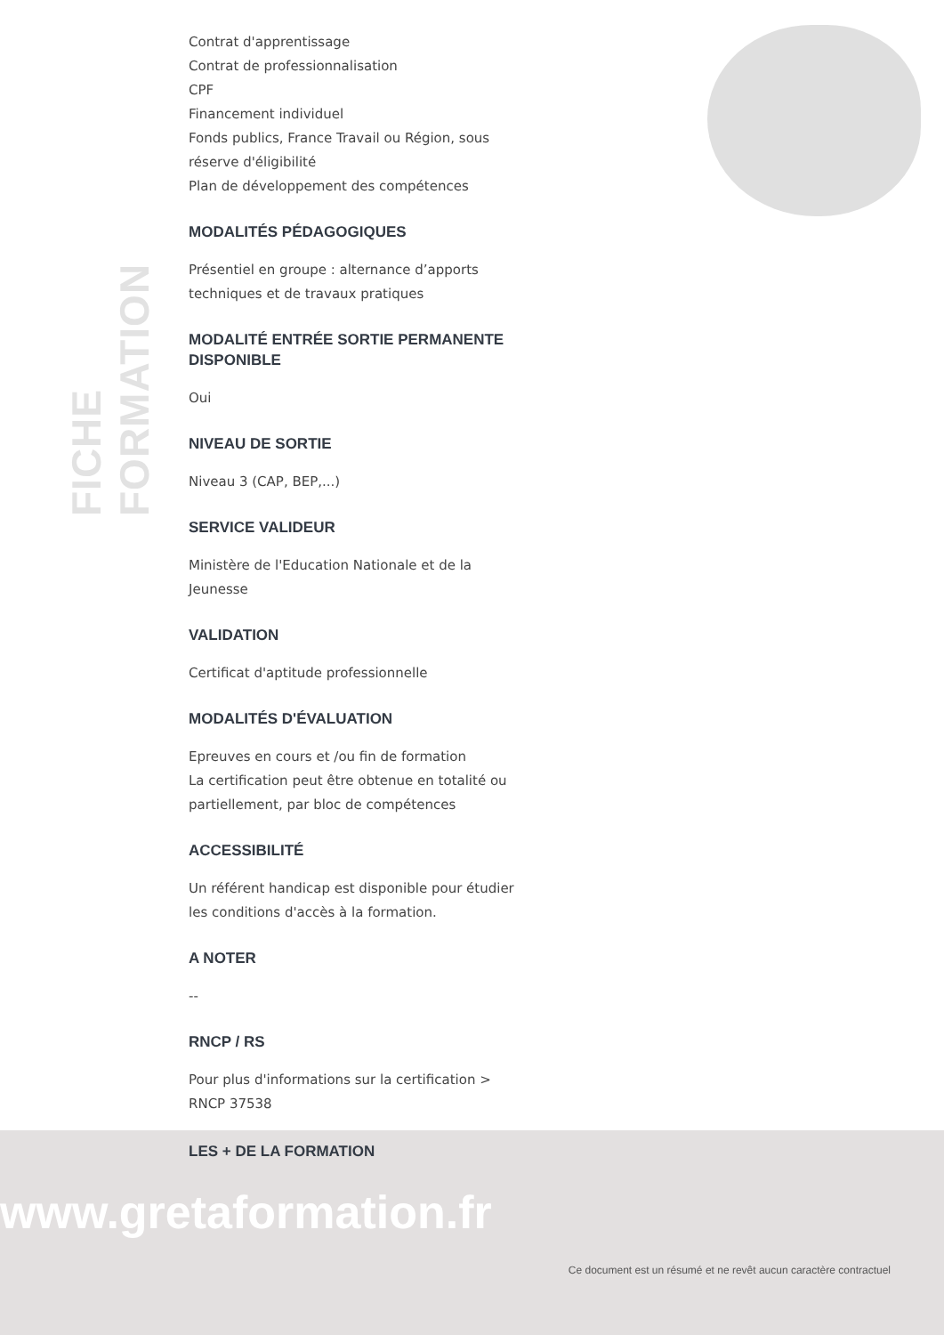FICHE FORMATION
Contrat d'apprentissage
Contrat de professionnalisation
CPF
Financement individuel
Fonds publics, France Travail ou Région, sous réserve d'éligibilité
Plan de développement des compétences
MODALITÉS PÉDAGOGIQUES
Présentiel en groupe : alternance d’apports techniques et de travaux pratiques
MODALITÉ ENTRÉE SORTIE PERMANENTE DISPONIBLE
Oui
NIVEAU DE SORTIE
Niveau 3 (CAP, BEP,...)
SERVICE VALIDEUR
Ministère de l'Education Nationale et de la Jeunesse
VALIDATION
Certificat d'aptitude professionnelle
MODALITÉS D'ÉVALUATION
Epreuves en cours et /ou fin de formation
La certification peut être obtenue en totalité ou partiellement, par bloc de compétences
ACCESSIBILITÉ
Un référent handicap est disponible pour étudier les conditions d'accès à la formation.
A NOTER
--
RNCP / RS
Pour plus d'informations sur la certification > RNCP 37538
LES + DE LA FORMATION
www.gretaformation.fr
Ce document est un résumé et ne revêt aucun caractère contractuel